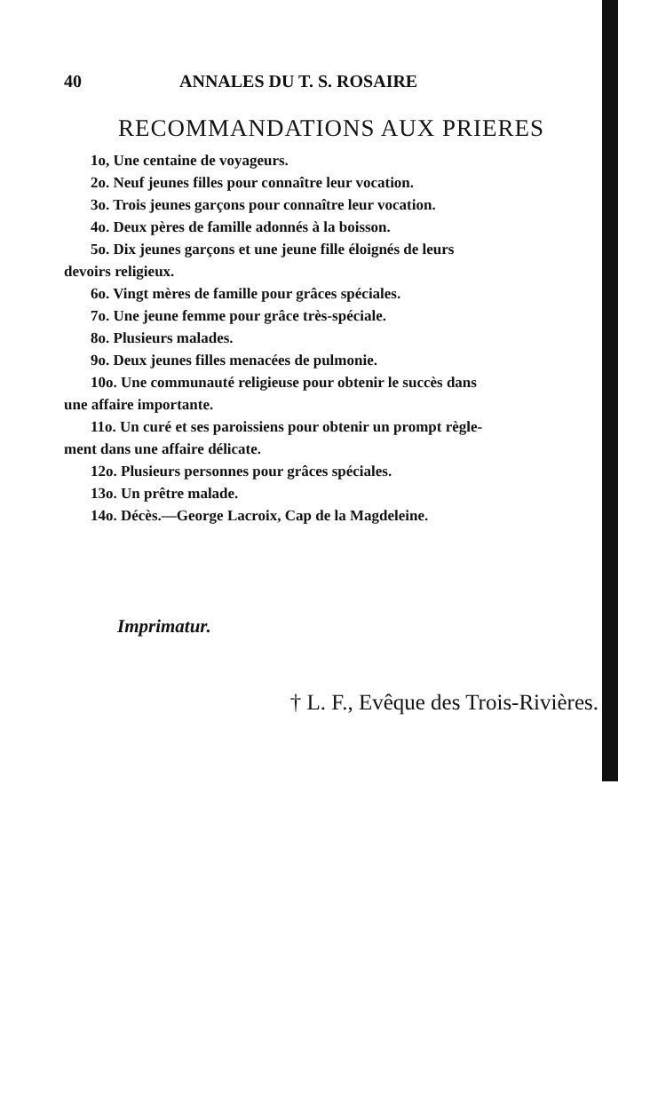40 ANNALES DU T. S. ROSAIRE
RECOMMANDATIONS AUX PRIERES
1o, Une centaine de voyageurs.
2o. Neuf jeunes filles pour connaître leur vocation.
3o. Trois jeunes garçons pour connaître leur vocation.
4o. Deux pères de famille adonnés à la boisson.
5o. Dix jeunes garçons et une jeune fille éloignés de leurs
devoirs religieux.
6o. Vingt mères de famille pour grâces spéciales.
7o. Une jeune femme pour grâce très-spéciale.
8o. Plusieurs malades.
9o. Deux jeunes filles menacées de pulmonie.
10o. Une communauté religieuse pour obtenir le succès dans
une affaire importante.
11o. Un curé et ses paroissiens pour obtenir un prompt règle-
ment dans une affaire délicate.
12o. Plusieurs personnes pour grâces spéciales.
13o. Un prêtre malade.
14o. Décès.—George Lacroix, Cap de la Magdeleine.
Imprimatur.
† L. F., Evêque des Trois-Rivières.